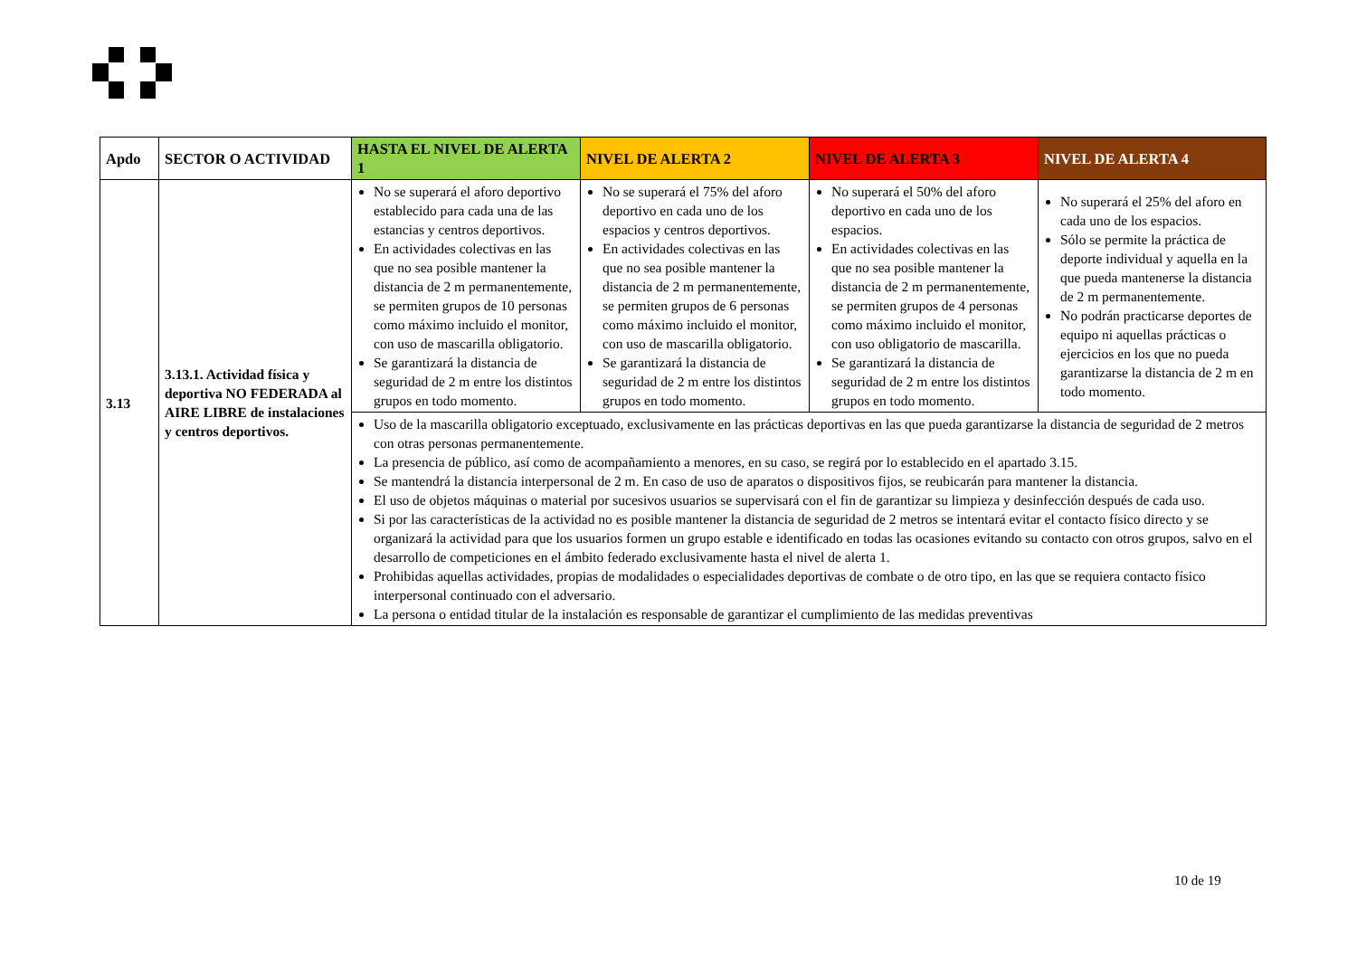| Apdo | SECTOR O ACTIVIDAD | HASTA EL NIVEL DE ALERTA 1 | NIVEL DE ALERTA 2 | NIVEL DE ALERTA 3 | NIVEL DE ALERTA 4 |
| --- | --- | --- | --- | --- | --- |
| 3.13 | 3.13.1. Actividad física y deportiva NO FEDERADA al AIRE LIBRE de instalaciones y centros deportivos. | No se superará el aforo deportivo establecido para cada una de las estancias y centros deportivos. En actividades colectivas en las que no sea posible mantener la distancia de 2 m permanentemente, se permiten grupos de 10 personas como máximo incluido el monitor, con uso de mascarilla obligatorio. Se garantizará la distancia de seguridad de 2 m entre los distintos grupos en todo momento. | No se superará el 75% del aforo deportivo en cada uno de los espacios y centros deportivos. En actividades colectivas en las que no sea posible mantener la distancia de 2 m permanentemente, se permiten grupos de 6 personas como máximo incluido el monitor, con uso de mascarilla obligatorio. Se garantizará la distancia de seguridad de 2 m entre los distintos grupos en todo momento. | No superará el 50% del aforo deportivo en cada uno de los espacios. En actividades colectivas en las que no sea posible mantener la distancia de 2 m permanentemente, se permiten grupos de 4 personas como máximo incluido el monitor, con uso obligatorio de mascarilla. Se garantizará la distancia de seguridad de 2 m entre los distintos grupos en todo momento. | No superará el 25% del aforo en cada uno de los espacios. Sólo se permite la práctica de deporte individual y aquella en la que pueda mantenerse la distancia de 2 m permanentemente. No podrán practicarse deportes de equipo ni aquellas prácticas o ejercicios en los que no pueda garantizarse la distancia de 2 m en todo momento. |
| | | Uso de la mascarilla obligatorio exceptuado, exclusivamente en las prácticas deportivas en las que pueda garantizarse la distancia de seguridad de 2 metros con otras personas permanentemente. La presencia de público, así como de acompañamiento a menores, en su caso, se regirá por lo establecido en el apartado 3.15. Se mantendrá la distancia interpersonal de 2 m. En caso de uso de aparatos o dispositivos fijos, se reubicarán para mantener la distancia. El uso de objetos máquinas o material por sucesivos usuarios se supervisará con el fin de garantizar su limpieza y desinfección después de cada uso. Si por las características de la actividad no es posible mantener la distancia de seguridad de 2 metros se intentará evitar el contacto físico directo y se organizará la actividad para que los usuarios formen un grupo estable e identificado en todas las ocasiones evitando su contacto con otros grupos, salvo en el desarrollo de competiciones en el ámbito federado exclusivamente hasta el nivel de alerta 1. Prohibidas aquellas actividades, propias de modalidades o especialidades deportivas de combate o de otro tipo, en las que se requiera contacto físico interpersonal continuado con el adversario. La persona o entidad titular de la instalación es responsable de garantizar el cumplimiento de las medidas preventivas | | | |
10 de 19